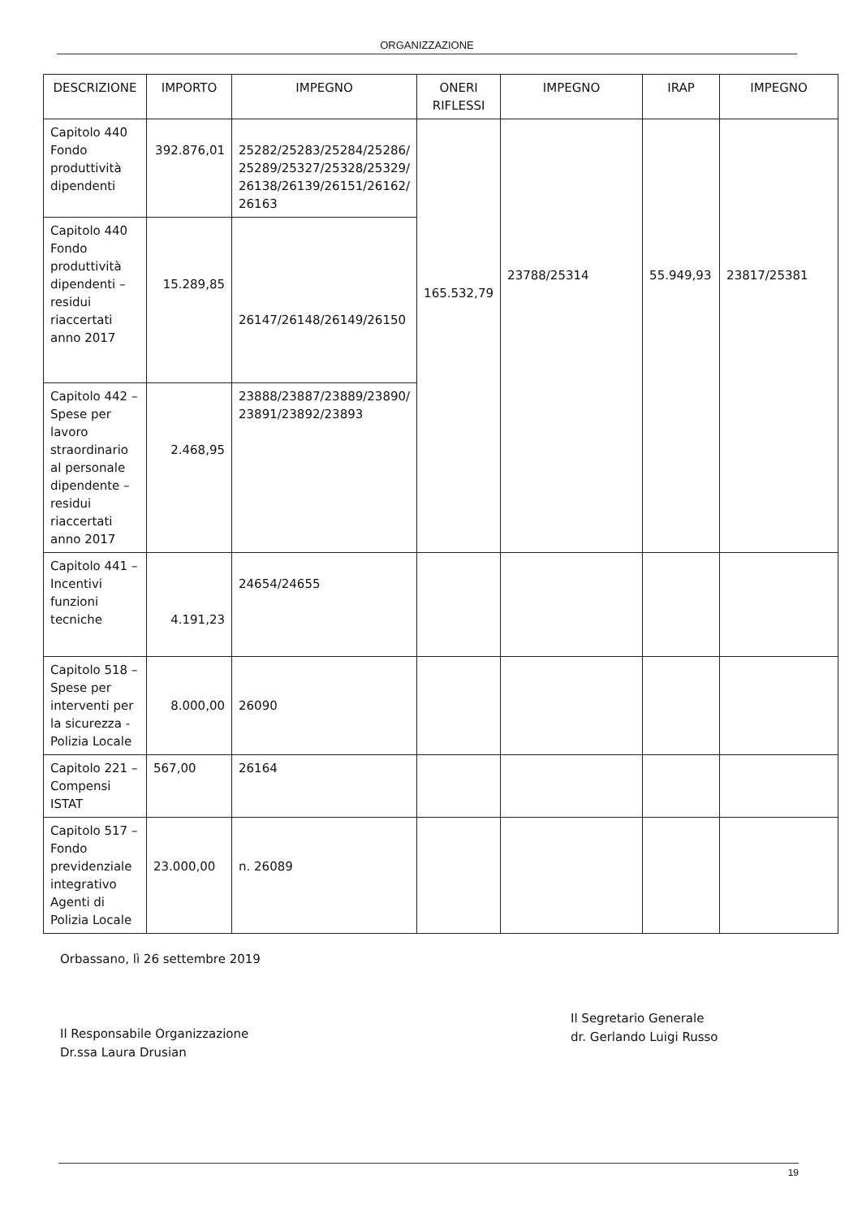ORGANIZZAZIONE
| DESCRIZIONE | IMPORTO | IMPEGNO | ONERI RIFLESSI | IMPEGNO | IRAP | IMPEGNO |
| --- | --- | --- | --- | --- | --- | --- |
| Capitolo 440 Fondo produttività dipendenti | 392.876,01 | 25282/25283/25284/25286/ 25289/25327/25328/25329/ 26138/26139/26151/26162/ 26163 | 165.532,79 | 23788/25314 | 55.949,93 | 23817/25381 |
| Capitolo 440 Fondo produttività dipendenti – residui riaccertati anno 2017 | 15.289,85 | 26147/26148/26149/26150 | | | | |
| Capitolo 442 – Spese per lavoro straordinario al personale dipendente – residui riaccertati anno 2017 | 2.468,95 | 23888/23887/23889/23890/ 23891/23892/23893 | | | | |
| Capitolo 441 – Incentivi funzioni tecniche | 4.191,23 | 24654/24655 | | | | |
| Capitolo 518 – Spese per interventi per la sicurezza - Polizia Locale | 8.000,00 | 26090 | | | | |
| Capitolo 221 – Compensi ISTAT | 567,00 | 26164 | | | | |
| Capitolo 517 – Fondo previdenziale integrativo Agenti di Polizia Locale | 23.000,00 | n. 26089 | | | | |
Orbassano, lì 26 settembre 2019
Il Responsabile Organizzazione
Dr.ssa Laura Drusian
Il Segretario Generale
dr. Gerlando Luigi Russo
19